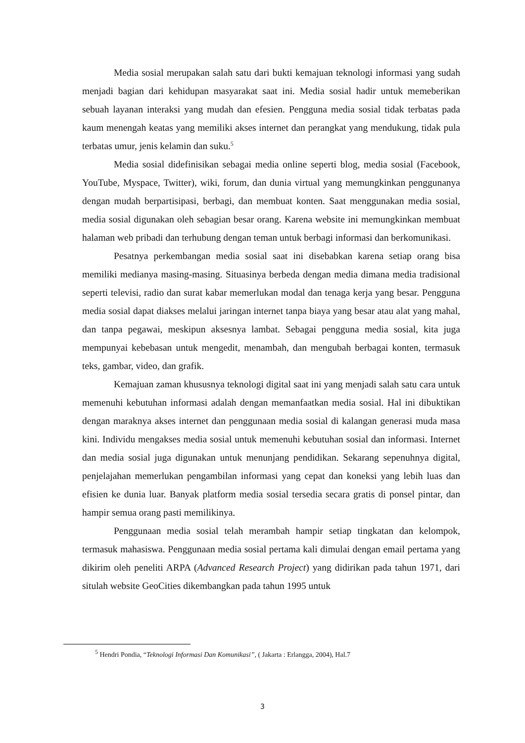Media sosial merupakan salah satu dari bukti kemajuan teknologi informasi yang sudah menjadi bagian dari kehidupan masyarakat saat ini. Media sosial hadir untuk memeberikan sebuah layanan interaksi yang mudah dan efesien. Pengguna media sosial tidak terbatas pada kaum menengah keatas yang memiliki akses internet dan perangkat yang mendukung, tidak pula terbatas umur, jenis kelamin dan suku.<sup>5</sup>
Media sosial didefinisikan sebagai media online seperti blog, media sosial (Facebook, YouTube, Myspace, Twitter), wiki, forum, dan dunia virtual yang memungkinkan penggunanya dengan mudah berpartisipasi, berbagi, dan membuat konten. Saat menggunakan media sosial, media sosial digunakan oleh sebagian besar orang. Karena website ini memungkinkan membuat halaman web pribadi dan terhubung dengan teman untuk berbagi informasi dan berkomunikasi.
Pesatnya perkembangan media sosial saat ini disebabkan karena setiap orang bisa memiliki medianya masing-masing. Situasinya berbeda dengan media dimana media tradisional seperti televisi, radio dan surat kabar memerlukan modal dan tenaga kerja yang besar. Pengguna media sosial dapat diakses melalui jaringan internet tanpa biaya yang besar atau alat yang mahal, dan tanpa pegawai, meskipun aksesnya lambat. Sebagai pengguna media sosial, kita juga mempunyai kebebasan untuk mengedit, menambah, dan mengubah berbagai konten, termasuk teks, gambar, video, dan grafik.
Kemajuan zaman khususnya teknologi digital saat ini yang menjadi salah satu cara untuk memenuhi kebutuhan informasi adalah dengan memanfaatkan media sosial. Hal ini dibuktikan dengan maraknya akses internet dan penggunaan media sosial di kalangan generasi muda masa kini. Individu mengakses media sosial untuk memenuhi kebutuhan sosial dan informasi. Internet dan media sosial juga digunakan untuk menunjang pendidikan. Sekarang sepenuhnya digital, penjelajahan memerlukan pengambilan informasi yang cepat dan koneksi yang lebih luas dan efisien ke dunia luar. Banyak platform media sosial tersedia secara gratis di ponsel pintar, dan hampir semua orang pasti memilikinya.
Penggunaan media sosial telah merambah hampir setiap tingkatan dan kelompok, termasuk mahasiswa. Penggunaan media sosial pertama kali dimulai dengan email pertama yang dikirim oleh peneliti ARPA (Advanced Research Project) yang didirikan pada tahun 1971, dari situlah website GeoCities dikembangkan pada tahun 1995 untuk
<sup>5</sup> Hendri Pondia, “Teknologi Informasi Dan Komunikasi”, ( Jakarta : Erlangga, 2004), Hal.7
3